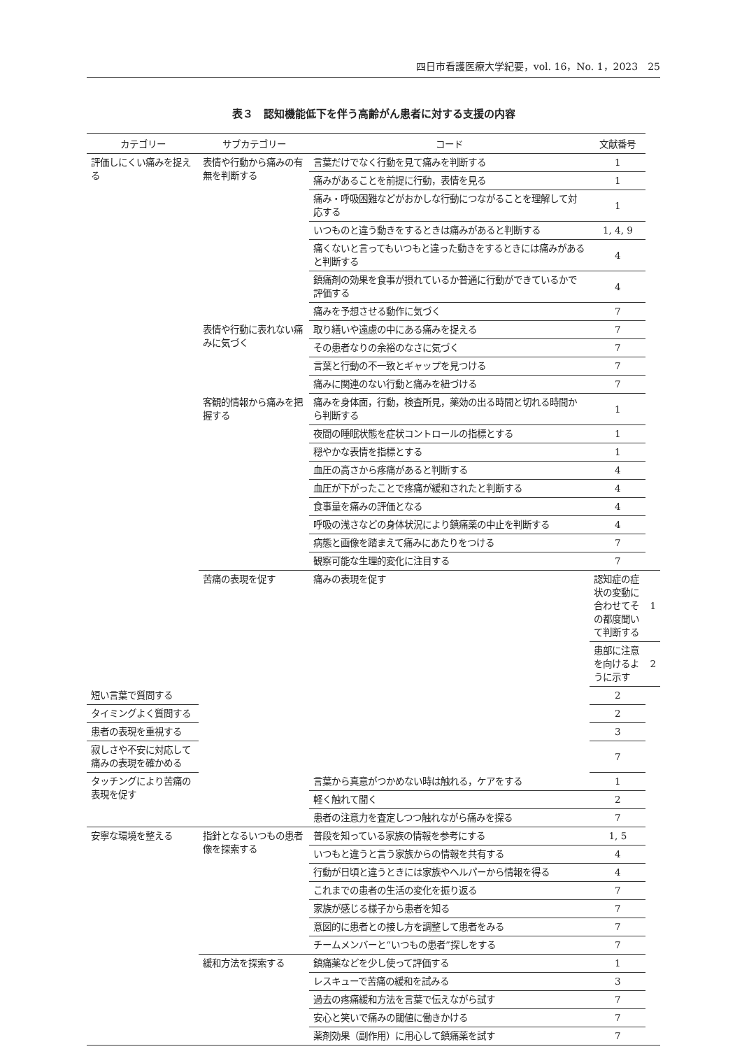四日市看護医療大学紀要，vol. 16，No. 1，2023　25
表３　認知機能低下を伴う高齢がん患者に対する支援の内容
| カテゴリー | サブカテゴリー | コード | 文献番号 | |
| --- | --- | --- | --- | --- |
| 評価しにくい痛みを捉える | 表情や行動から痛みの有無を判断する | 言葉だけでなく行動を見て痛みを判断する | 1 | |
| | | 痛みがあることを前提に行動，表情を見る | 1 | |
| | | 痛み・呼吸困難などがおかしな行動につながることを理解して対応する | 1 | |
| | | いつものと違う動きをするときは痛みがあると判断する | 1, 4, 9 | |
| | | 痛くないと言ってもいつもと違った動きをするときには痛みがあると判断する | 4 | |
| | | 鎮痛剤の効果を食事が摂れているか普通に行動ができているかで評価する | 4 | |
| | | 痛みを予想させる動作に気づく | 7 | |
| | 表情や行動に表れない痛みに気づく | 取り繕いや遠慮の中にある痛みを捉える | 7 | |
| | | その患者なりの余裕のなさに気づく | 7 | |
| | | 言葉と行動の不一致とギャップを見つける | 7 | |
| | | 痛みに関連のない行動と痛みを紐づける | 7 | |
| | 客観的情報から痛みを把握する | 痛みを身体面，行動，検査所見，薬効の出る時間と切れる時間から判断する | 1 | |
| | | 夜間の睡眠状態を症状コントロールの指標とする | 1 | |
| | | 穏やかな表情を指標とする | 1 | |
| | | 血圧の高さから疼痛があると判断する | 4 | |
| | | 血圧が下がったことで疼痛が緩和されたと判断する | 4 | |
| | | 食事量を痛みの評価となる | 4 | |
| | | 呼吸の浅さなどの身体状況により鎮痛薬の中止を判断する | 4 | |
| | | 病態と画像を踏まえて痛みにあたりをつける | 7 | |
| | | 観察可能な生理的変化に注目する | 7 | |
| | 苦痛の表現を促す | 痛みの表現を促す | 認知症の症状の変動に合わせてその都度聞いて判断する | 1 |
| | | | 患部に注意を向けるように示す | 2 |
| 短い言葉で質問する | | | 2 | |
| タイミングよく質問する | | | 2 | |
| 患者の表現を重視する | | | 3 | |
| 寂しさや不安に対応して痛みの表現を確かめる | | | 7 | |
| タッチングにより苦痛の表現を促す | | 言葉から真意がつかめない時は触れる，ケアをする | 1 | |
| | | 軽く触れて聞く | 2 | |
| | | 患者の注意力を査定しつつ触れながら痛みを探る | 7 | |
| 安寧な環境を整える | 指針となるいつもの患者像を探索する | 普段を知っている家族の情報を参考にする | 1, 5 | |
| | | いつもと違うと言う家族からの情報を共有する | 4 | |
| | | 行動が日頃と違うときには家族やヘルパーから情報を得る | 4 | |
| | | これまでの患者の生活の変化を振り返る | 7 | |
| | | 家族が感じる様子から患者を知る | 7 | |
| | | 意図的に患者との接し方を調整して患者をみる | 7 | |
| | | チームメンバーと“いつもの患者”探しをする | 7 | |
| | 緩和方法を探索する | 鎮痛薬などを少し使って評価する | 1 | |
| | | レスキューで苦痛の緩和を試みる | 3 | |
| | | 過去の疼痛緩和方法を言葉で伝えながら試す | 7 | |
| | | 安心と笑いで痛みの閾値に働きかける | 7 | |
| | | 薬剤効果（副作用）に用心して鎮痛薬を試す | 7 | |